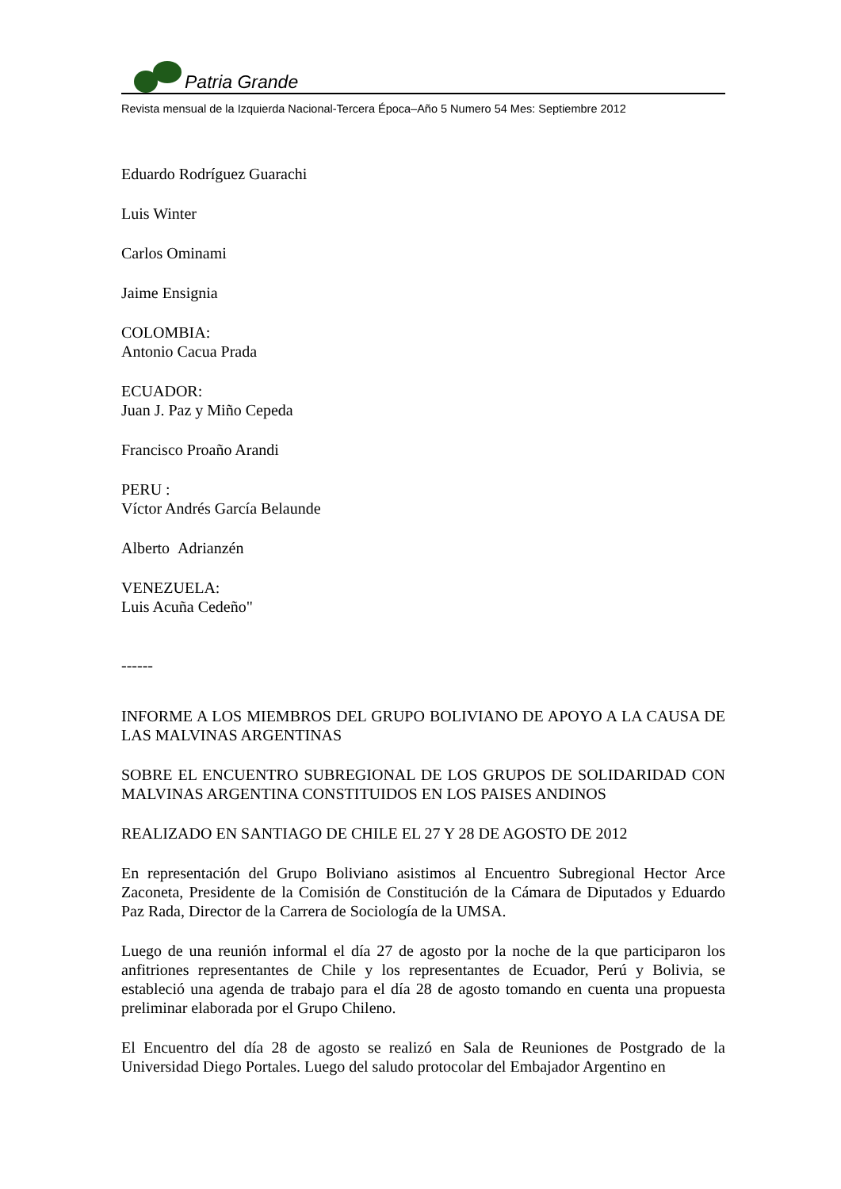Patria Grande
Revista mensual de la Izquierda Nacional-Tercera Época–Año 5 Numero 54 Mes: Septiembre 2012
Eduardo Rodríguez Guarachi
Luis Winter
Carlos Ominami
Jaime Ensignia
COLOMBIA:
Antonio Cacua Prada
ECUADOR:
Juan J. Paz y Miño Cepeda
Francisco Proaño Arandi
PERU :
Víctor Andrés García Belaunde
Alberto Adrianzén
VENEZUELA:
Luis Acuña Cedeño"
------
INFORME A LOS MIEMBROS DEL GRUPO BOLIVIANO DE APOYO A LA CAUSA DE LAS MALVINAS ARGENTINAS
SOBRE EL ENCUENTRO SUBREGIONAL DE LOS GRUPOS DE SOLIDARIDAD CON MALVINAS ARGENTINA CONSTITUIDOS EN LOS PAISES ANDINOS
REALIZADO EN SANTIAGO DE CHILE EL 27 Y 28 DE AGOSTO DE 2012
En representación del Grupo Boliviano asistimos al Encuentro Subregional Hector Arce Zaconeta, Presidente de la Comisión de Constitución de la Cámara de Diputados y Eduardo Paz Rada, Director de la Carrera de Sociología de la UMSA.
Luego de una reunión informal el día 27 de agosto por la noche de la que participaron los anfitriones representantes de Chile y los representantes de Ecuador, Perú y Bolivia, se estableció una agenda de trabajo para el día 28 de agosto tomando en cuenta una propuesta preliminar elaborada por el Grupo Chileno.
El Encuentro del día 28 de agosto se realizó en Sala de Reuniones de Postgrado de la Universidad Diego Portales. Luego del saludo protocolar del Embajador Argentino en